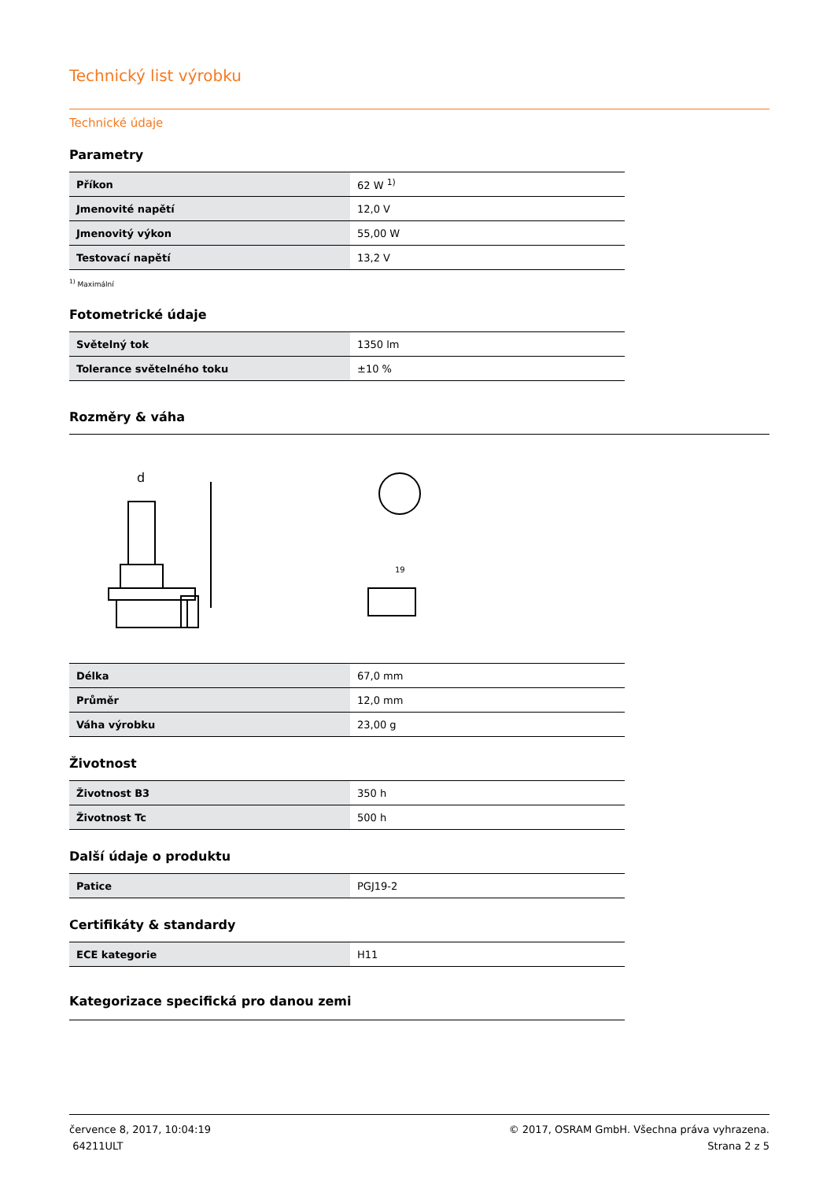Technický list výrobku
Technické údaje
Parametry
| Příkon | 62 W <sup>1)</sup> |
| Jmenovité napětí | 12,0 V |
| Jmenovitý výkon | 55,00 W |
| Testovací napětí | 13,2 V |
<sup>1)</sup> Maximální
Fotometrické údaje
| Světelný tok | 1350 lm |
| Tolerance světelného toku | ±10 % |
Rozměry & váha
d
19
| Délka | 67,0 mm |
| Průměr | 12,0 mm |
| Váha výrobku | 23,00 g |
Životnost
| Životnost B3 | 350 h |
| Životnost Tc | 500 h |
Další údaje o produktu
| Patice | PGJ19-2 |
Certifikáty & standardy
| ECE kategorie | H11 |
Kategorizace specifická pro danou zemi
července 8, 2017, 10:04:19
64211ULT
© 2017, OSRAM GmbH. Všechna práva vyhrazena.
Strana 2 z 5